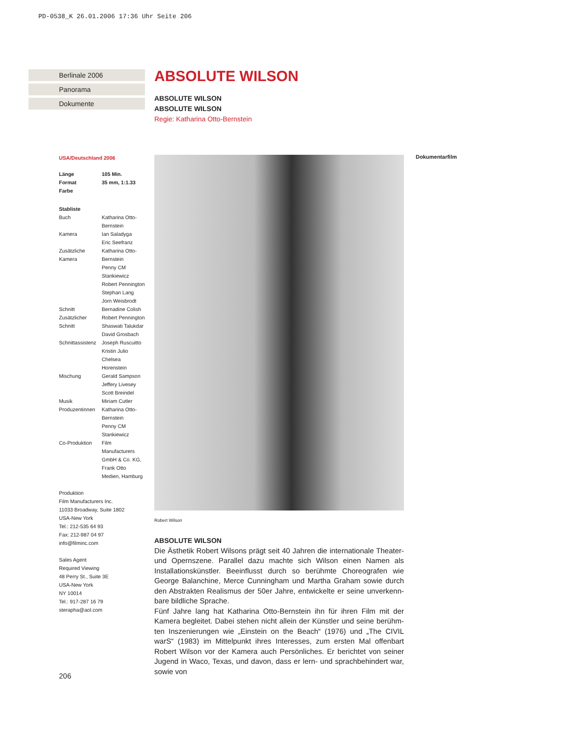PD-0538_K 26.01.2006 17:36 Uhr Seite 206
Berlinale 2006
Panorama
Dokumente
ABSOLUTE WILSON
ABSOLUTE WILSON
ABSOLUTE WILSON
Regie: Katharina Otto-Bernstein
USA/Deutschland 2006
| Länge | 105 Min. |
| Format | 35 mm, 1:1.33 |
| Farbe | |
Stabliste
| Buch | Katharina Otto-Bernstein |
| Kamera | Ian Saladyga Eric Seefranz |
| Zusätzliche Kamera | Katharina Otto-Bernstein Penny CM Stankiewicz Robert Pennington Stephan Lang Jorn Weisbrodt |
| Schnitt | Bernadine Colish |
| Zusätzlicher Schnitt | Robert Pennington Shaswati Talukdar David Grosbach |
| Schnittassistenz | Joseph Ruscuitto Kristin Julio Chelsea Horenstein |
| Mischung | Gerald Sampson Jeffery Livesey Scott Breindel |
| Musik | Miriam Cutler |
| Produzentinnen | Katharina Otto-Bernstein Penny CM Stankiewicz |
| Co-Produktion | Film Manufacturers GmbH & Co. KG, Frank Otto Medien, Hamburg |
Produktion
Film Manufacturers Inc.
11033 Broadway, Suite 1802
USA-New York
Tel.: 212-535 64 93
Fax: 212-987 04 97
info@filminc.com
Sales Agent
Required Viewing
48 Perry St., Suite 3E
USA-New York
NY 10014
Tel.: 917-287 16 79
sterapha@aol.com
Robert Wilson
Dokumentarfilm
ABSOLUTE WILSON
Die Ästhetik Robert Wilsons prägt seit 40 Jahren die internationale Theater- und Opernszene. Parallel dazu machte sich Wilson einen Namen als Installationskünstler. Beeinflusst durch so berühmte Choreografen wie George Balanchine, Merce Cunningham und Martha Graham sowie durch den Abstrakten Realismus der 50er Jahre, entwickelte er seine unverkenn-bare bildliche Sprache.
Fünf Jahre lang hat Katharina Otto-Bernstein ihn für ihren Film mit der Kamera begleitet. Dabei stehen nicht allein der Künstler und seine berühm-ten Inszenierungen wie „Einstein on the Beach“ (1976) und „The CIVIL warS“ (1983) im Mittelpunkt ihres Interesses, zum ersten Mal offenbart Robert Wilson vor der Kamera auch Persönliches. Er berichtet von seiner Jugend in Waco, Texas, und davon, dass er lern- und sprachbehindert war, sowie von
206